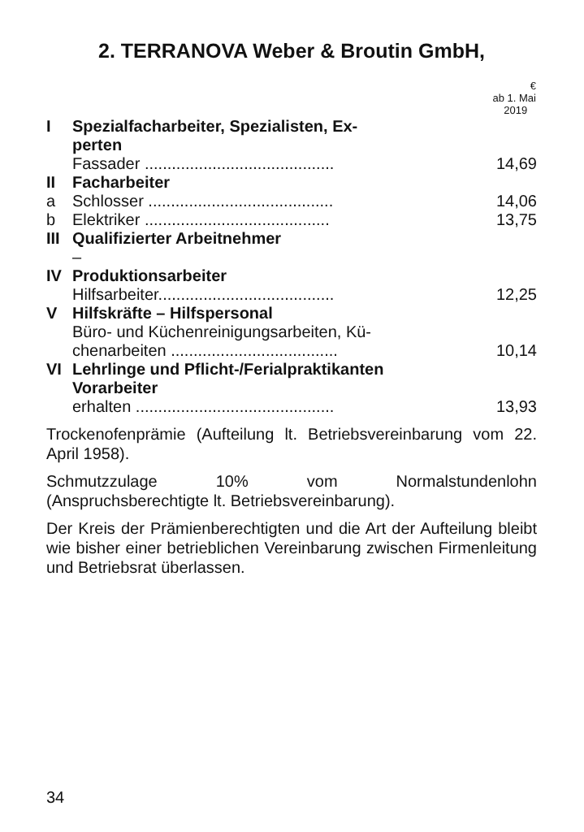2. TERRANOVA Weber & Broutin GmbH,
| | | € ab 1. Mai 2019 |
| --- | --- | --- |
| I | Spezialfacharbeiter, Spezialisten, Ex- perten | |
| | Fassader .......................................... | 14,69 |
| II | Facharbeiter | |
| a | Schlosser ......................................... | 14,06 |
| b | Elektriker ......................................... | 13,75 |
| III | Qualifizierter Arbeitnehmer | |
| | – | |
| IV | Produktionsarbeiter | |
| | Hilfsarbeiter....................................... | 12,25 |
| V | Hilfskräfte – Hilfspersonal | |
| | Büro- und Küchenreinigungsarbeiten, Kü- chenarbeiten ..................................... | 10,14 |
| VI | Lehrlinge und Pflicht-/Ferialpraktikanten Vorarbeiter | |
| | erhalten ............................................ | 13,93 |
Trockenofenprämie (Aufteilung lt. Betriebsvereinbarung vom 22. April 1958).
Schmutzzulage 10% vom Normalstundenlohn (Anspruchsberechtigte lt. Betriebsvereinbarung).
Der Kreis der Prämienberechtigten und die Art der Aufteilung bleibt wie bisher einer betrieblichen Vereinbarung zwischen Firmenleitung und Betriebsrat überlassen.
34